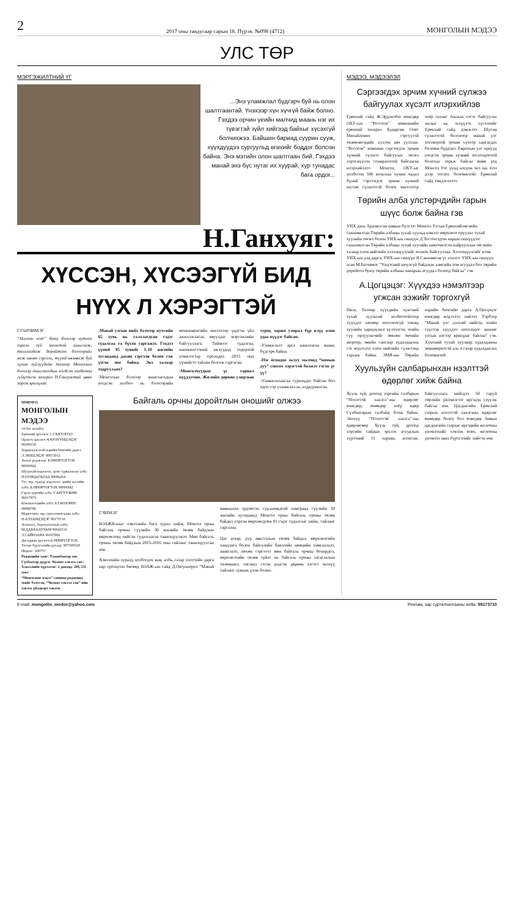2 2017 оны тавдугаар сарын 18. Пүрэв. №098 (4712) МОНГОЛЫН МЭДЭЭ
УЛС ТӨР
МЭРГЭЖИЛТНИЙ ҮГ
...Энэ уламжлал бүдгэрч буй нь олон шалтгаантай. Үнэхээр хүн хүчгүй байж болно. Гэхдээ орчин үеийн малчид маань нэг их түвэгтэй зүйл хийгээд байхыг хүсэхгүй болчихжээ. Байшин бариад суурин сууж, хүүхдүүдээ сургуульд өгөхийг боддог болсон байна. Энэ мэтийн олон шалтгаан бий. Гэхдээ манай энэ бүс нутаг их хуурай, хур тунадас бага ордог...
Н.Ганхуяг:
ХҮССЭН, ХҮСЭЭГҮЙ БИД НҮҮХ Л ХЭРЭГТЭЙ
Г.ГАНЧИМЭГ
“Ногоон алт” буюу бэлчээр нутгаа хэрхэн зүй зохистой ашиглаж, талхлагдаж доройтсон бэлчээрийг яаж нөхөн сэргээх, түүнд нөлөөлж буй хүчин зүйлүүдийн талаар Монголын бэлчээр ашиглагчдын нэгдсэн холбооны гүйцэтгэх захирал Н.Ганхуягтай цөөн хором ярилцлаа.
-Манай улсын нийт бэлчээр нутгийн 65 хувь нь талхлагдсан гэдэг судалгаа та бүхэн гаргажээ. Гэхдээ үүний 95 хувийг 1-10 жилийн хугацаанд дахин сэргээж болно гэж үзсэн юм байна. Энэ талаар тодруулаач?
-Монголын бэлчээр ашиглагчдын нэгдсэн холбоо нь бэлчээрийн менежментийн чиглэлээр үндсэн үйл ажиллагаагаа явуулдаг мэргэжлийн байгууллага. Тиймээс судалгаа, шинжилгээний ажлуудад тодорхой хэмжээгээр оролцдог. 2015 онд үүнийгээ тайлан болгож гаргасан.
-Монголчуудын үг гарвал нүүдэлчин. Жилийн дөрвөн улирлын турш, зарим улирал бүр илүү олон удаа нүүдэг байсан.
-Уламжлалт арга ажиллагаа маань бүдгэрч байна.
-Нэг ёсондоо залуу малчид “номын дуу” сонсох хэрэгтэй болжээ гэсэн үг үү?
-Уламжлалаасаа суралцдаг байсан бол одоо тэр уламжлал нь алдагдчихсан.
MMINFO.
МОНГОЛЫН МЭДЭЭ
19 дэх жилдээ
Ерөнхий эрхлэгч: С.ГАНТОГОО
Орлогч эрхлэгч Ч.ЧУЛУУНЦЭЦЭГ 99189158
Хариуцлагатай нарийн бичгийн дарга: Э.ЭНХЦЭЦЭГ 90873012
Ахлах редактор: Б.ӨНӨРТОГТОХ 88006842
Шуурхай мэдээлэл, эрэн сурвалжлах алба Н.ПУНЦАГБОЛД 88096454
Улс төр, гадаад мэдээлэл, эдийн засгийн алба: Б.ӨНӨРТОГТОХ 88006842
Гэрэл зургийн алба: Г.АРГУУЖИН 96017873
Компьютерийн алба: Б.ГАНЗОРИГ 99998796
Маркетинг, зар сурталчилгааны алба: Н.АЛТАНЦЭЦЭГ 99173710
Захиалга, борлуулалтын алба: М.ДАВААДУЛАМ 99042510 Э.САЙНЗАЯА 99197866
Дугаарын эрхлэгч Б.ӨНӨРТОГТОХ
Улсын бүртгэлийн дугаар: 907300528 Индекс: 100757
Редакцийн хаяг: Улаанбаатар хот. Сүхбаатар дүүрэг. Чөлөөт хэвлэл сан /Хэвлэлийн хүрээлэн/. 2 давхар. 209, 211 тоот
“Монголын мэдээ” сонины редакцид эхийг бэлтгэж, “Чөлөөт хэвлэл сан”-ийн хэвлэх үйлдвэрт хэвлэв.
Байгаль орчны доройтлын оношийг олжээ
Г.ЧИМЭГ
БОАЖЯ-наас хэвлэлийн бага хурал хийж, Монгол орны байгаль орчны сүүлийн 30 жилийн төлөв байдлын өөрчлөлтөд хийсэн судалгаагаа танилцуулжээ. Мөн байгаль орчны төлөв байдлын 2015-2016 оны тайланг танилцуулсан юм.
Хэвлэлийн хуралд холбогдох яам, алба, газар хэлтсийн дарга нар оролцсон бөгөөд БОАЖ-ын сайд Д.Оюунхорол “Манай яамныхан эрдэмтэн судлаачидтай хамтраад сүүлийн 30 жилийн хугацаанд Монгол орны байгаль орчны төлөв байдал хэрхэн өөрчлөгдсөн бэ гэдэг судалгааг хийж, тайланг гаргалаа.
Цаг агаар, уур амьсгалын төлөв байдал, өөрчлөлтийн хандлага болон байгалийн баялгийн нөөцийн хамгаалалт, ашиглалт, нөхөн сэргээлт мөн байгаль орчны бохирдол, өөрчлөлтийн төлөв зүйлс нь байгаль орчны засаглалын төлөвшил, хөгжил гэсэн үндсэн дөрвөн хэсэгт энэхүү тайланг хувааж үзэж болно.
МЭДЭЭ, МЭДЭЭЛЭЛ
Сэргээгдэх эрчим хүчний сүлжээ байгуулах хүсэлт илэрхийлэв
Ерөнхий сайд Ж.Эрдэнэбат өчигдөр ОХУ-ын “Россети” компанийн ерөнхий захирал Бударгин Олег Михайлович тэргүүтэй төлөөлөгчдийг хүлээн авч уулзлаа. “Россети” компани сэргээгдэх эрчим хүчний сүлжээ байгуулах төсөл хэрэгжүүлэх сонирхолтой байгаагаа илэрхийллээ. Монгол, ОХУ-ыг холбосон 500 вольтын хүчин чадал бүхий сэргээгдэх эрчим хүчний шугам сүлжээтэй болох чиглэлээр хоёр талаас Ажлын хэсэг байгуулах ажлыг нь эхлүүлэх хүсэлтийг Ерөнхий сайд дэмжлээ. Шугам сүлжээтэй болсноор манай улс тогтвортой эрчим хүчээр хангагдах боломж бүрдэнэ. Европын улс орнууд нэгдсэн эрчим хүчний тоглолцоотой болохыг зорьж байгаа өнөө үед Монгол Улс үүнд нэгдэж энэ зах зээл дээр тоглох боломжтойг Ерөнхий сайд тэмдэглэлээ.
Төрийн алба улстөрчдийн гарын шүүс болж байна гэв
УИХ дахь Ардчилсан намын бүлгээс Монгол Улсын Ерөнхийлөгчийн санаачилсан Төрийн албаны тухай хуульд нэмэлт өөрчлөлт оруулах тухай хуулийн төсөл болон УИХ-ын гишүүн Д.Тогтохсүрэн нарын гишүүдээс санаачилсан Төрийн албаны тухай хуулийн шинэчилсэн найруулгын төслийн талаар олон нийтийн хэлэлцүүлгийг зохион байгууллаа. Хэлэлцүүлгийг нээж УИХ-ын дэд дарга, УИХ-ын гишүүн Я.Санжмятав үг хэллээ. УИХ-ын гишүүн асан М.Батчимэг “Үндэсний аюулгүй байдлын хамгийн том асуудал бол төрийн доройтол буюу төрийн албаны чанарын асуудал болоод байгаа” гэв.
А.Цогцэцэг: Хүүхдээ нэмэлтээр угжсан ээжийг торгохгүй
Нялх, балчир хүүхдийн хүнсний тухай хуультай холбоотойгоор хүүхдээ хөхөөр хооллоогүй ээжид хуулийн хариуцлага хүлээлгэн, эхийн сүү орлуулагчийг зөвхөн эмчийн жороор, эмийн сангаар худалдаална гэх мэдээлэл олон нийтийн сүлжээнд тархаж байна. ЭМЯ-ны Төрийн нарийн бичгийн дарга А.Цогцэцэг өчигдөр мэдээлэл хийлээ. Тэрбээр “Манай улс дэлхий нийтэд эхийн сүүгээр хүүхдээ хооллодог жишиг улсын нэгээр яригддаг байлаа” гэв. Хүнсний тухай хуулиар худалдааны зөвшөөрөлтэй аль ч газар худалдаалах боломжтой.
Хуульзүйн салбарынхан нээлттэй өдөрлөг хийж байна
Хууль зүй, дотоод хэргийн салбарын “Нээлттэй хаалга”-ны өдөрлөг өчигдөр, өнөөдөр хоёр өдөр Сүхбаатарын талбайд болж байна. Энэхүү “Нээлттэй хаалга”-ны өдөрлөгөөр Хууль зүй, дотоод хэргийн сайдын эрхлэх асуудлын хүрээний 11 харьяа, агентлаг, байгууллага нийтдээ 50 гаруй төрлийн үйлчилгээг иргэдэд үзүүлж байгаа юм. Цагдаагийн Ерөнхий газрын нээлттэй хаалганы өдөрлөг өнөөдөр болох бол өчигдөр Замын цагдаагийн газраас иргэдийн жолооны үнэмлэхийг хэвлэж өгөх, жолооны үнэмлэх авах бүртгэлийг хийсэн юм.
E-mail: mongoliin_medee@yahoo.com Реклам, зар сурталчилгааны алба: 99173710